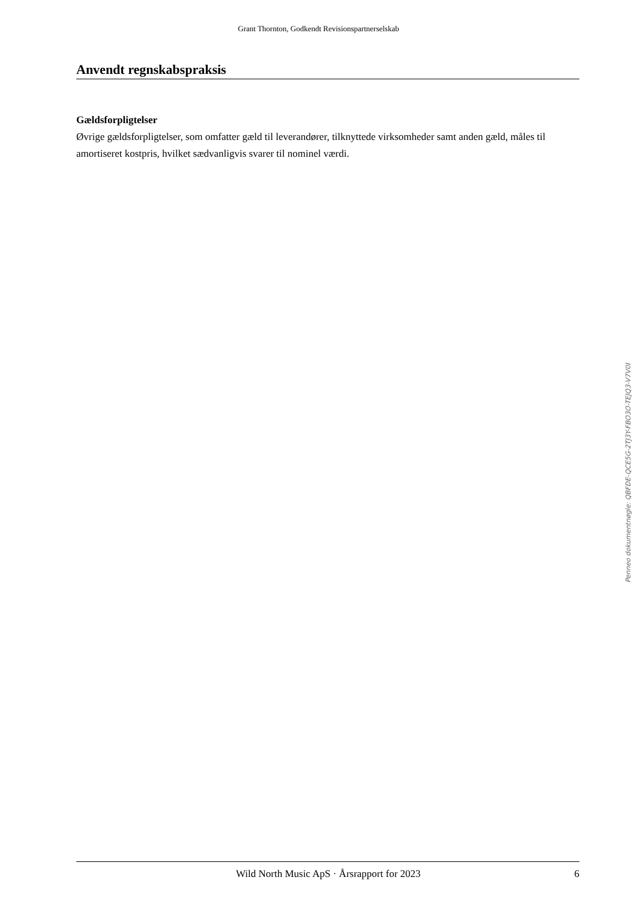Grant Thornton, Godkendt Revisionspartnerselskab
Anvendt regnskabspraksis
Gældsforpligtelser
Øvrige gældsforpligtelser, som omfatter gæld til leverandører, tilknyttede virksomheder samt anden gæld, måles til amortiseret kostpris, hvilket sædvanligvis svarer til nominel værdi.
Penneo dokumentnøgle: QBFDE-QCE5G-2TJ3Y-FBO3O-TEJQ3-V7V0I
Wild North Music ApS · Årsrapport for 2023 6